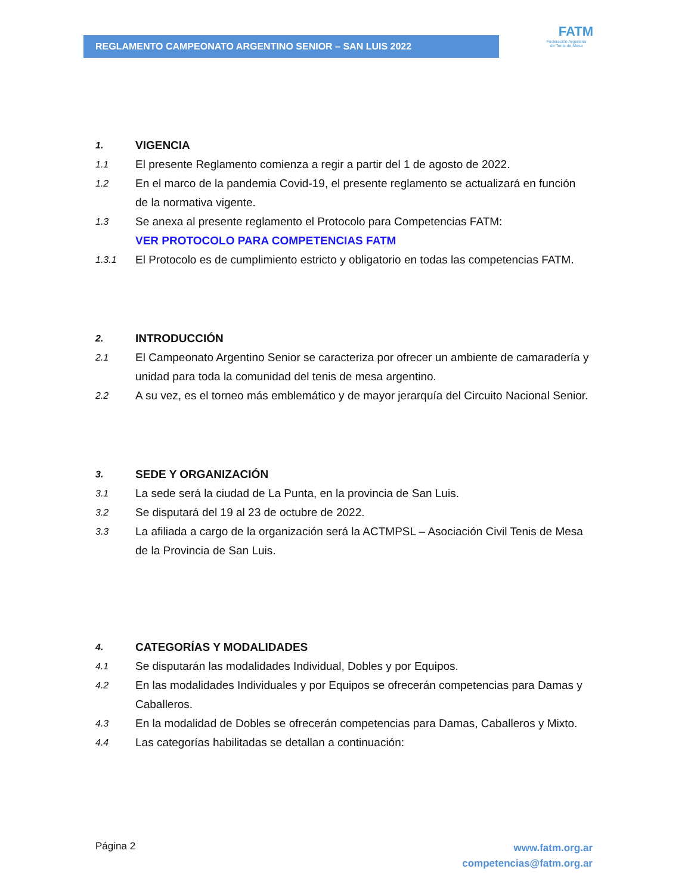REGLAMENTO CAMPEONATO ARGENTINO SENIOR – SAN LUIS 2022
FATM
Federación Argentina
de Tenis de Mesa
1. VIGENCIA
1.1 El presente Reglamento comienza a regir a partir del 1 de agosto de 2022.
1.2 En el marco de la pandemia Covid-19, el presente reglamento se actualizará en función de la normativa vigente.
1.3 Se anexa al presente reglamento el Protocolo para Competencias FATM:
VER PROTOCOLO PARA COMPETENCIAS FATM
1.3.1 El Protocolo es de cumplimiento estricto y obligatorio en todas las competencias FATM.
2. INTRODUCCIÓN
2.1 El Campeonato Argentino Senior se caracteriza por ofrecer un ambiente de camaradería y unidad para toda la comunidad del tenis de mesa argentino.
2.2 A su vez, es el torneo más emblemático y de mayor jerarquía del Circuito Nacional Senior.
3. SEDE Y ORGANIZACIÓN
3.1 La sede será la ciudad de La Punta, en la provincia de San Luis.
3.2 Se disputará del 19 al 23 de octubre de 2022.
3.3 La afiliada a cargo de la organización será la ACTMPSL – Asociación Civil Tenis de Mesa de la Provincia de San Luis.
4. CATEGORÍAS Y MODALIDADES
4.1 Se disputarán las modalidades Individual, Dobles y por Equipos.
4.2 En las modalidades Individuales y por Equipos se ofrecerán competencias para Damas y Caballeros.
4.3 En la modalidad de Dobles se ofrecerán competencias para Damas, Caballeros y Mixto.
4.4 Las categorías habilitadas se detallan a continuación:
Página 2 www.fatm.org.ar
competencias@fatm.org.ar